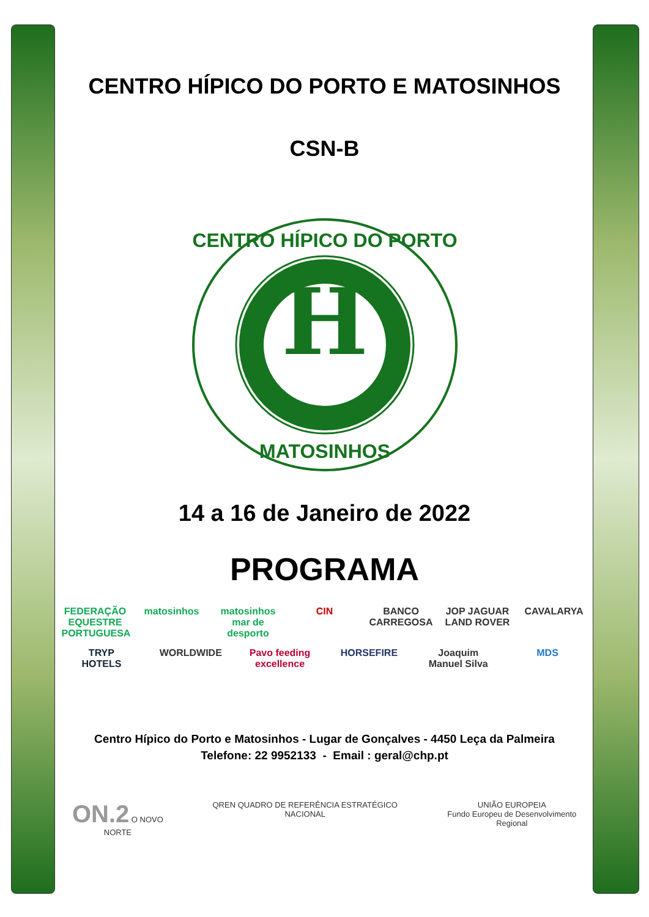CENTRO HÍPICO DO PORTO E MATOSINHOS
CSN-B
H
CENTRO HÍPICO DO PORTO
MATOSINHOS
14 a 16 de Janeiro de 2022
PROGRAMA
FEDERAÇÃO EQUESTRE PORTUGUESA matosinhos matosinhos mar de desporto CIN BANCO CARREGOSA JOP JAGUAR LAND ROVER CAVALARYA TRYP HOTELS WORLDWIDE Pavo feeding excellence HORSEFIRE Joaquim Manuel Silva MDS
Centro Hípico do Porto e Matosinhos - Lugar de Gonçalves - 4450 Leça da Palmeira
Telefone: 22 9952133 - Email : geral@chp.pt
ON.2 O NOVO NORTE QREN QUADRO DE REFERÊNCIA ESTRATÉGICO NACIONAL UNIÃO EUROPEIA
Fundo Europeu de Desenvolvimento Regional